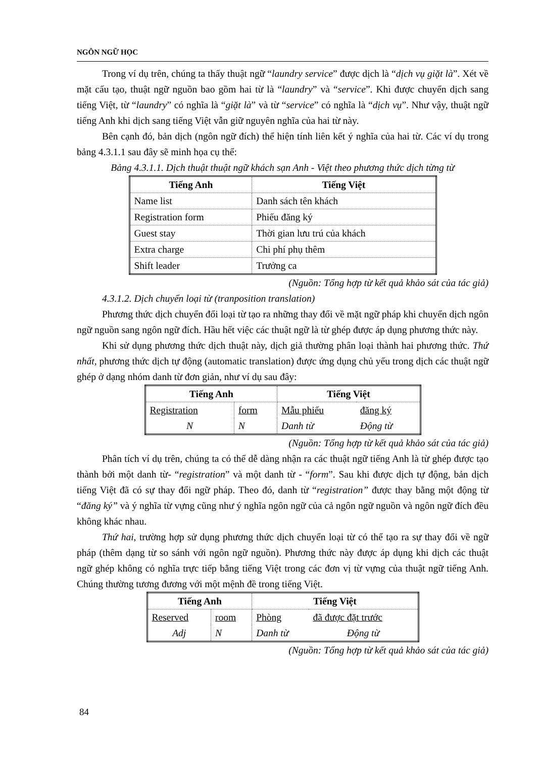NGÔN NGỮ HỌC
Trong ví dụ trên, chúng ta thấy thuật ngữ “laundry service” được dịch là “dịch vụ giặt là”. Xét về mặt cấu tạo, thuật ngữ nguồn bao gồm hai từ là “laundry” và “service”. Khi được chuyển dịch sang tiếng Việt, từ “laundry” có nghĩa là “giặt là” và từ “service” có nghĩa là “dịch vụ”. Như vậy, thuật ngữ tiếng Anh khi dịch sang tiếng Việt vẫn giữ nguyên nghĩa của hai từ này.
Bên cạnh đó, bản dịch (ngôn ngữ đích) thể hiện tính liên kết ý nghĩa của hai từ. Các ví dụ trong bảng 4.3.1.1 sau đây sẽ minh họa cụ thể:
Bảng 4.3.1.1. Dịch thuật thuật ngữ khách sạn Anh - Việt theo phương thức dịch từng từ
| Tiếng Anh | Tiếng Việt |
| --- | --- |
| Name list | Danh sách tên khách |
| Registration form | Phiếu đăng ký |
| Guest stay | Thời gian lưu trú của khách |
| Extra charge | Chi phí phụ thêm |
| Shift leader | Trưởng ca |
(Nguồn: Tổng hợp từ kết quả khảo sát của tác giả)
4.3.1.2. Dịch chuyển loại từ (tranposition translation)
Phương thức dịch chuyển đổi loại từ tạo ra những thay đổi về mặt ngữ pháp khi chuyển dịch ngôn ngữ nguồn sang ngôn ngữ đích. Hầu hết việc các thuật ngữ là từ ghép được áp dụng phương thức này.
Khi sử dụng phương thức dịch thuật này, dịch giả thường phân loại thành hai phương thức. Thứ nhất, phương thức dịch tự động (automatic translation) được ứng dụng chủ yếu trong dịch các thuật ngữ ghép ở dạng nhóm danh từ đơn giản, như ví dụ sau đây:
| Tiếng Anh | | Tiếng Việt | |
| --- | --- | --- | --- |
| Registration | form | Mẫu phiếu | đăng ký |
| N | N | Danh từ | Động từ |
(Nguồn: Tổng hợp từ kết quả khảo sát của tác giả)
Phân tích ví dụ trên, chúng ta có thể dễ dàng nhận ra các thuật ngữ tiếng Anh là từ ghép được tạo thành bởi một danh từ- “registration” và một danh từ - “form”. Sau khi được dịch tự động, bản dịch tiếng Việt đã có sự thay đổi ngữ pháp. Theo đó, danh từ “registration” được thay bằng một động từ “đăng ký” và ý nghĩa từ vựng cũng như ý nghĩa ngôn ngữ của cả ngôn ngữ nguồn và ngôn ngữ đích đều không khác nhau.
Thứ hai, trường hợp sử dụng phương thức dịch chuyển loại từ có thể tạo ra sự thay đổi về ngữ pháp (thêm dạng từ so sánh với ngôn ngữ nguồn). Phương thức này được áp dụng khi dịch các thuật ngữ ghép không có nghĩa trực tiếp bằng tiếng Việt trong các đơn vị từ vựng của thuật ngữ tiếng Anh. Chúng thường tương đương với một mệnh đề trong tiếng Việt.
| Tiếng Anh | | Tiếng Việt | |
| --- | --- | --- | --- |
| Reserved | room | Phòng | đã được đặt trước |
| Adj | N | Danh từ | Động từ |
(Nguồn: Tổng hợp từ kết quả khảo sát của tác giả)
84